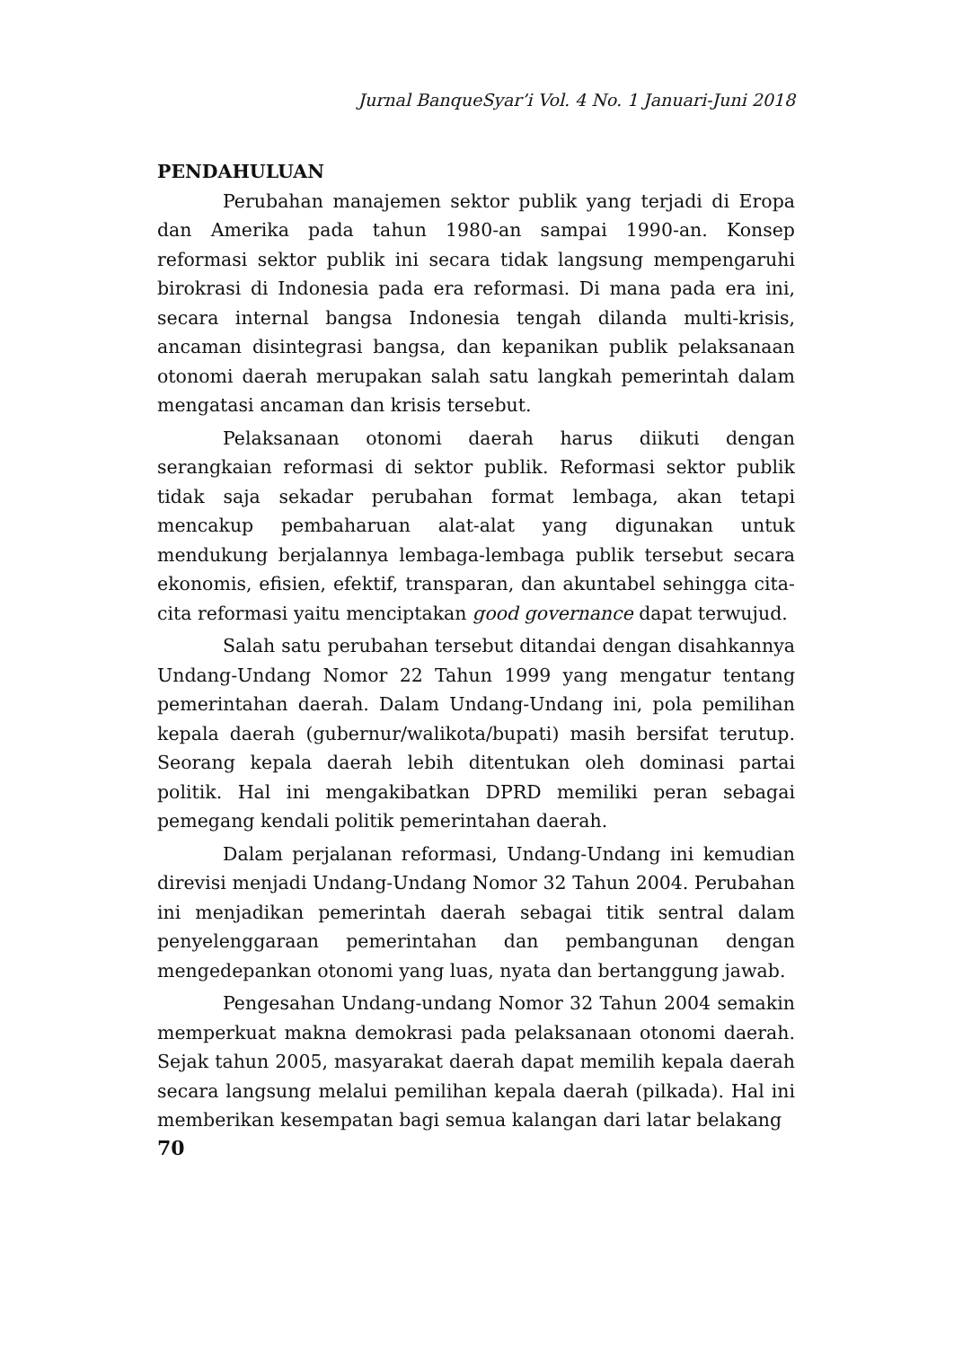Jurnal BanqueSyar’i Vol. 4 No. 1 Januari-Juni 2018
PENDAHULUAN
Perubahan manajemen sektor publik yang terjadi di Eropa dan Amerika pada tahun 1980-an sampai 1990-an. Konsep reformasi sektor publik ini secara tidak langsung mempengaruhi birokrasi di Indonesia pada era reformasi. Di mana pada era ini, secara internal bangsa Indonesia tengah dilanda multi-krisis, ancaman disintegrasi bangsa, dan kepanikan publik pelaksanaan otonomi daerah merupakan salah satu langkah pemerintah dalam mengatasi ancaman dan krisis tersebut.
Pelaksanaan otonomi daerah harus diikuti dengan serangkaian reformasi di sektor publik. Reformasi sektor publik tidak saja sekadar perubahan format lembaga, akan tetapi mencakup pembaharuan alat-alat yang digunakan untuk mendukung berjalannya lembaga-lembaga publik tersebut secara ekonomis, efisien, efektif, transparan, dan akuntabel sehingga cita-cita reformasi yaitu menciptakan good governance dapat terwujud.
Salah satu perubahan tersebut ditandai dengan disahkannya Undang-Undang Nomor 22 Tahun 1999 yang mengatur tentang pemerintahan daerah. Dalam Undang-Undang ini, pola pemilihan kepala daerah (gubernur/walikota/bupati) masih bersifat terutup. Seorang kepala daerah lebih ditentukan oleh dominasi partai politik. Hal ini mengakibatkan DPRD memiliki peran sebagai pemegang kendali politik pemerintahan daerah.
Dalam perjalanan reformasi, Undang-Undang ini kemudian direvisi menjadi Undang-Undang Nomor 32 Tahun 2004. Perubahan ini menjadikan pemerintah daerah sebagai titik sentral dalam penyelenggaraan pemerintahan dan pembangunan dengan mengedepankan otonomi yang luas, nyata dan bertanggung jawab.
Pengesahan Undang-undang Nomor 32 Tahun 2004 semakin memperkuat makna demokrasi pada pelaksanaan otonomi daerah. Sejak tahun 2005, masyarakat daerah dapat memilih kepala daerah secara langsung melalui pemilihan kepala daerah (pilkada). Hal ini memberikan kesempatan bagi semua kalangan dari latar belakang
70